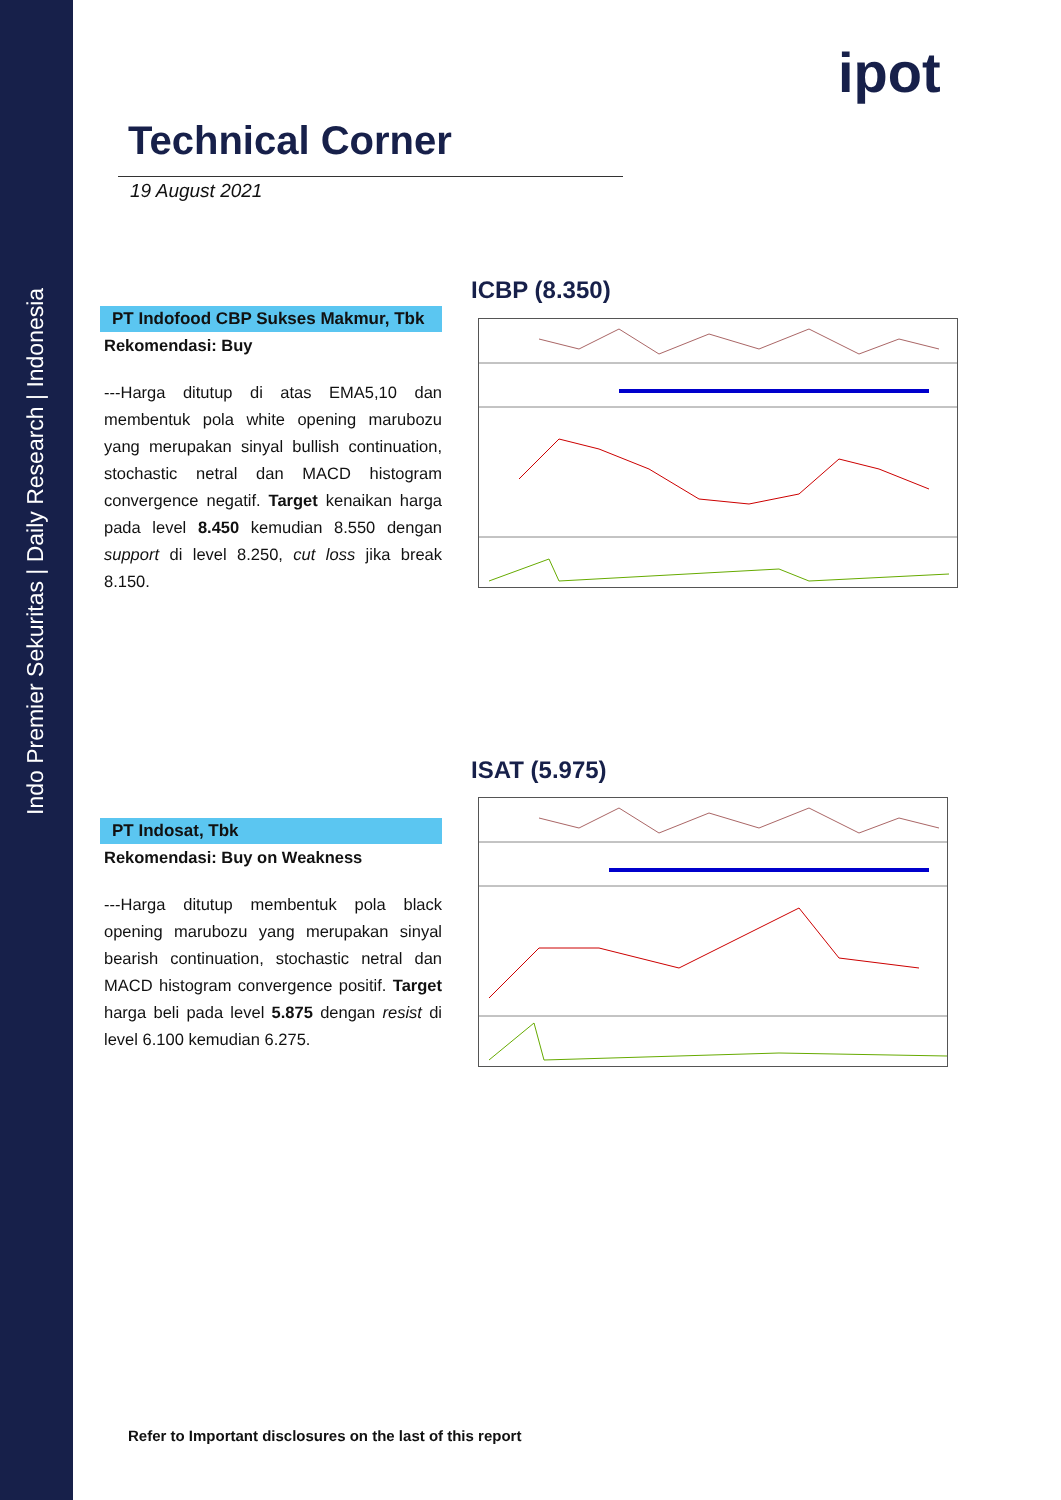Indo Premier Sekuritas | Daily Research | Indonesia
ipot
Technical Corner
19 August 2021
ICBP (8.350)
PT Indofood CBP Sukses Makmur, Tbk
Rekomendasi: Buy
---Harga ditutup di atas EMA5,10 dan membentuk pola white opening marubozu yang merupakan sinyal bullish continuation, stochastic netral dan MACD histogram convergence negatif. Target kenaikan harga pada level 8.450 kemudian 8.550 dengan support di level 8.250, cut loss jika break 8.150.
ISAT (5.975)
PT Indosat, Tbk
Rekomendasi: Buy on Weakness
---Harga ditutup membentuk pola black opening marubozu yang merupakan sinyal bearish continuation, stochastic netral dan MACD histogram convergence positif. Target harga beli pada level 5.875 dengan resist di level 6.100 kemudian 6.275.
Refer to Important disclosures on the last of this report